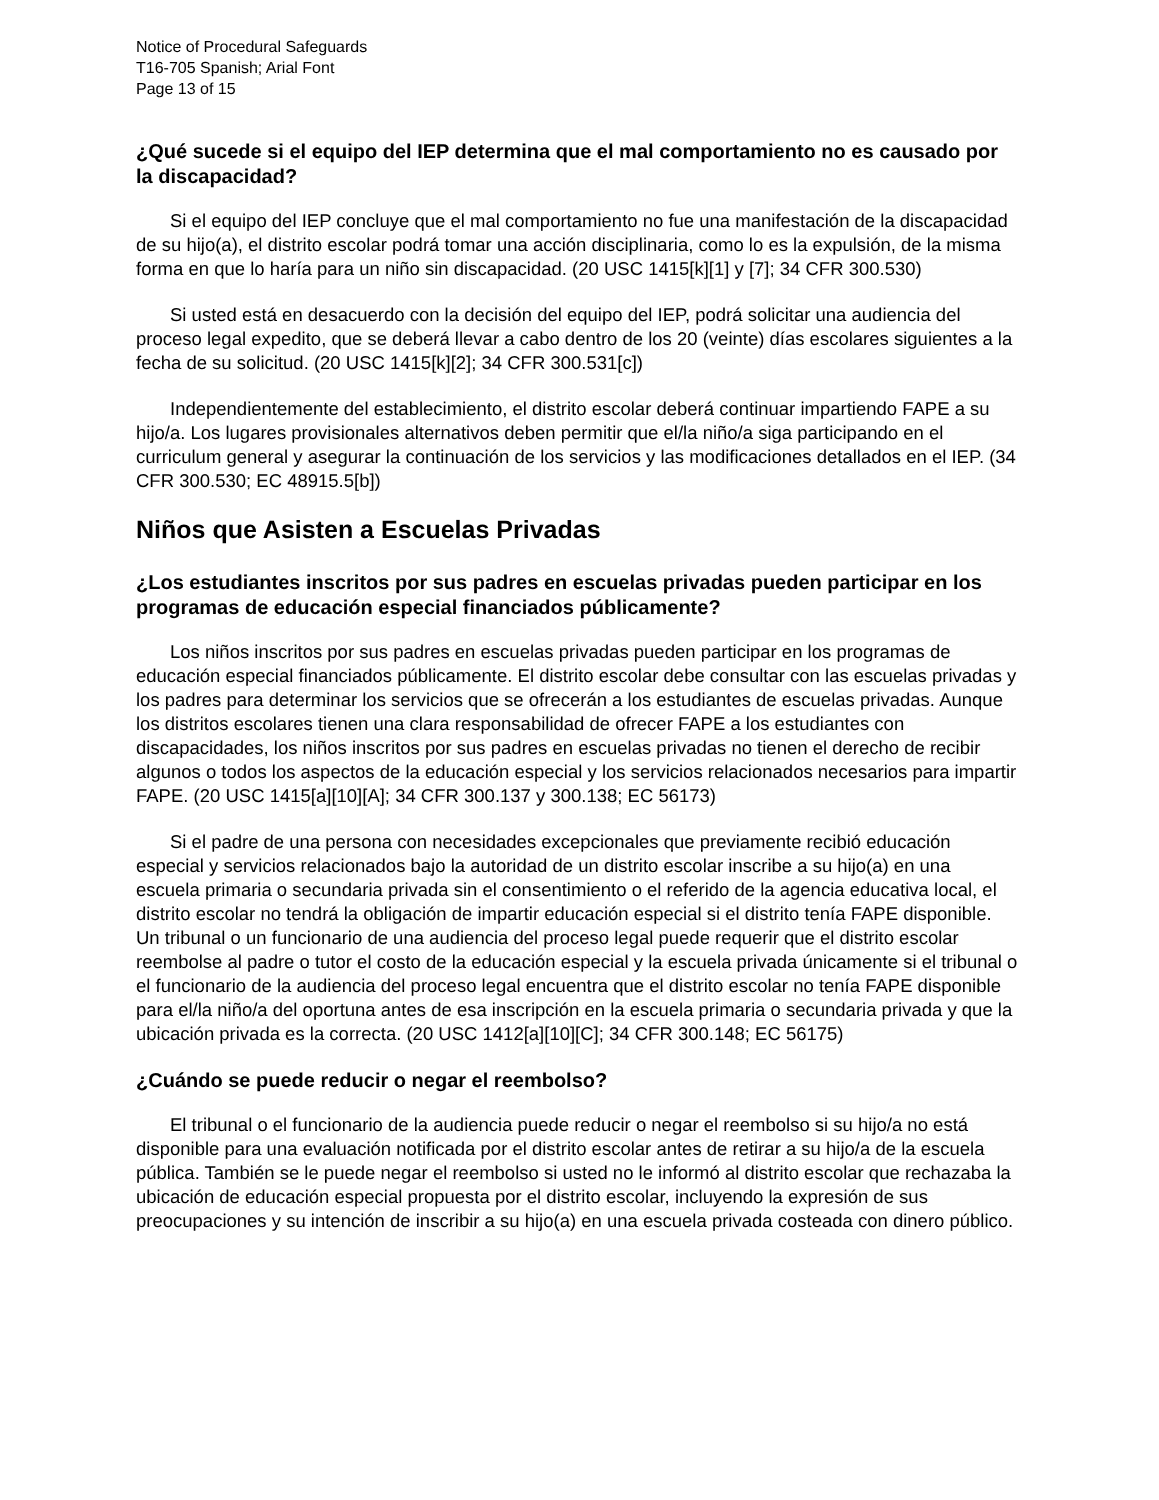Notice of Procedural Safeguards
T16-705 Spanish; Arial Font
Page 13 of 15
¿Qué sucede si el equipo del IEP determina que el mal comportamiento no es causado por la discapacidad?
Si el equipo del IEP concluye que el mal comportamiento no fue una manifestación de la discapacidad de su hijo(a), el distrito escolar podrá tomar una acción disciplinaria, como lo es la expulsión, de la misma forma en que lo haría para un niño sin discapacidad. (20 USC 1415[k][1] y [7]; 34 CFR 300.530)
Si usted está en desacuerdo con la decisión del equipo del IEP, podrá solicitar una audiencia del proceso legal expedito, que se deberá llevar a cabo dentro de los 20 (veinte) días escolares siguientes a la fecha de su solicitud. (20 USC 1415[k][2]; 34 CFR 300.531[c])
Independientemente del establecimiento, el distrito escolar deberá continuar impartiendo FAPE a su hijo/a. Los lugares provisionales alternativos deben permitir que el/la niño/a siga participando en el curriculum general y asegurar la continuación de los servicios y las modificaciones detallados en el IEP. (34 CFR 300.530; EC 48915.5[b])
Niños que Asisten a Escuelas Privadas
¿Los estudiantes inscritos por sus padres en escuelas privadas pueden participar en los programas de educación especial financiados públicamente?
Los niños inscritos por sus padres en escuelas privadas pueden participar en los programas de educación especial financiados públicamente. El distrito escolar debe consultar con las escuelas privadas y los padres para determinar los servicios que se ofrecerán a los estudiantes de escuelas privadas. Aunque los distritos escolares tienen una clara responsabilidad de ofrecer FAPE a los estudiantes con discapacidades, los niños inscritos por sus padres en escuelas privadas no tienen el derecho de recibir algunos o todos los aspectos de la educación especial y los servicios relacionados necesarios para impartir FAPE. (20 USC 1415[a][10][A]; 34 CFR 300.137 y 300.138; EC 56173)
Si el padre de una persona con necesidades excepcionales que previamente recibió educación especial y servicios relacionados bajo la autoridad de un distrito escolar inscribe a su hijo(a) en una escuela primaria o secundaria privada sin el consentimiento o el referido de la agencia educativa local, el distrito escolar no tendrá la obligación de impartir educación especial si el distrito tenía FAPE disponible. Un tribunal o un funcionario de una audiencia del proceso legal puede requerir que el distrito escolar reembolse al padre o tutor el costo de la educación especial y la escuela privada únicamente si el tribunal o el funcionario de la audiencia del proceso legal encuentra que el distrito escolar no tenía FAPE disponible para el/la niño/a del oportuna antes de esa inscripción en la escuela primaria o secundaria privada y que la ubicación privada es la correcta. (20 USC 1412[a][10][C]; 34 CFR 300.148; EC 56175)
¿Cuándo se puede reducir o negar el reembolso?
El tribunal o el funcionario de la audiencia puede reducir o negar el reembolso si su hijo/a no está disponible para una evaluación notificada por el distrito escolar antes de retirar a su hijo/a de la escuela pública. También se le puede negar el reembolso si usted no le informó al distrito escolar que rechazaba la ubicación de educación especial propuesta por el distrito escolar, incluyendo la expresión de sus preocupaciones y su intención de inscribir a su hijo(a) en una escuela privada costeada con dinero público.